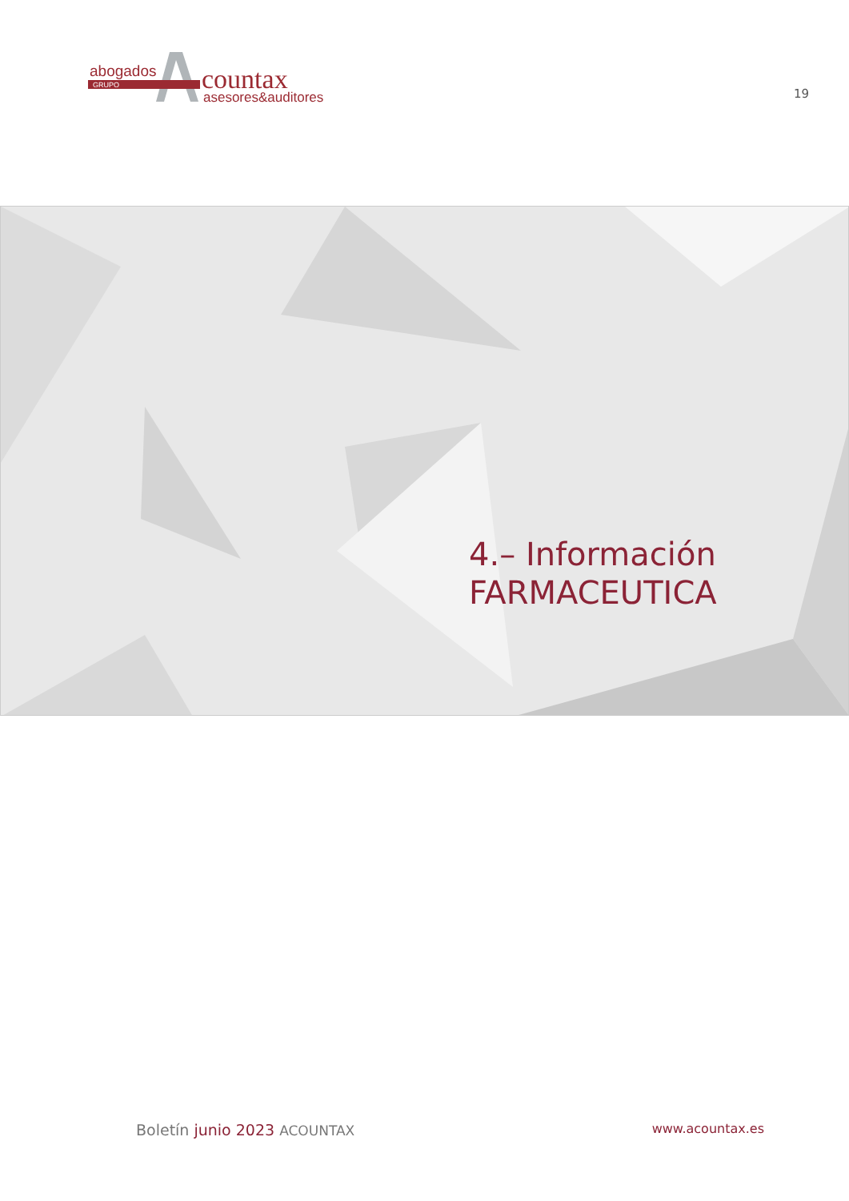abogados
GRUPO
countax
asesores&auditores
19
4.– Información
FARMACEUTICA
Boletín junio 2023 ACOUNTAX www.acountax.es